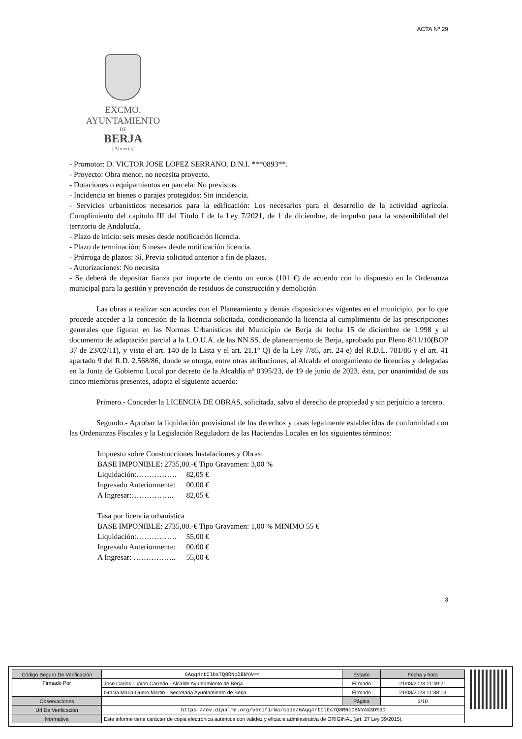ACTA Nº 29
EXCMO. AYUNTAMIENTO
DE
BERJA
(Almería)
- Promotor: D. VICTOR JOSE LOPEZ SERRANO. D.N.I. ***0893**.
- Proyecto: Obra menor, no necesita proyecto.
- Dotaciones o equipamientos en parcela: No previstos.
- Incidencia en bienes o parajes protegidos: Sin incidencia.
- Servicios urbanísticos necesarios para la edificación: Los necesarios para el desarrollo de la actividad agrícola. Cumplimiento del capítulo III del Título I de la Ley 7/2021, de 1 de diciembre, de impulso para la sostenibilidad del territorio de Andalucía.
- Plazo de inicio: seis meses desde notificación licencia.
- Plazo de terminación: 6 meses desde notificación licencia.
- Prórroga de plazos: Sí. Previa solicitud anterior a fin de plazos.
- Autorizaciones: No necesita
- Se deberá de depositar fianza por importe de ciento un euros (101 €) de acuerdo con lo dispuesto en la Ordenanza municipal para la gestión y prevención de residuos de construcción y demolición
Las obras a realizar son acordes con el Planeamiento y demás disposiciones vigentes en el municipio, por lo que procede acceder a la concesión de la licencia solicitada, condicionando la licencia al cumplimiento de las prescripciones generales que figuran en las Normas Urbanísticas del Municipio de Berja de fecha 15 de diciembre de 1.998 y al documento de adaptación parcial a la L.O.U.A. de las NN.SS. de planeamiento de Berja, aprobado por Pleno 8/11/10(BOP 37 de 23/02/11), y visto el art. 140 de la Lista y el art. 21.1º Q) de la Ley 7/85, art. 24 e) del R.D.L. 781/86 y el art. 41 apartado 9 del R.D. 2.568/86, donde se otorga, entre otras atribuciones, al Alcalde el otorgamiento de licencias y delegadas en la Junta de Gobierno Local por decreto de la Alcaldía nº 0395/23, de 19 de junio de 2023, ésta, por unanimidad de sus cinco miembros presentes, adopta el siguiente acuerdo:
Primero.- Conceder la LICENCIA DE OBRAS, solicitada, salvo el derecho de propiedad y sin perjuicio a tercero.
Segundo.- Aprobar la liquidación provisional de los derechos y tasas legalmente establecidos de conformidad con las Ordenanzas Fiscales y la Legislación Reguladora de las Haciendas Locales en los siguientes términos:
Impuesto sobre Construcciones Instalaciones y Obras:
BASE IMPONIBLE: 2735,00.-€ Tipo Gravamen: 3,00 %
| Liquidación:……………. | 82,05 € |
| Ingresado Anteriormente: | 00,00 € |
| A Ingresar:…………….. | 82,05 € |
Tasa por licencia urbanística
BASE IMPONIBLE: 2735,00.-€ Tipo Gravamen: 1,00 % MINIMO 55 €
| Liquidación:……………. | 55,00 € |
| Ingresado Anteriormente: | 00,00 € |
| A Ingresar: …………….. | 55,00 € |
3
| Código Seguro De Verificación | 6Aqq4rtClbs7Q8RNcDBNYA== | Estado | Fecha y hora |
| Firmado Por | Jose Carlos Lupion Carreño - Alcalde Ayuntamiento de Berja | Firmado | 21/08/2023 11:49:21 |
| | Gracia Maria Quero Martin - Secretaria Ayuntamiento de Berja | Firmado | 21/08/2023 11:38:13 |
| Observaciones | | Página | 3/10 |
| Url De Verificación | https://ov.dipalme.org/verifirma/code/6Aqq4rtClbs7Q8RNcDBNYA%3D%3D | | |
| Normativa | Este informe tiene carácter de copia electrónica auténtica con validez y eficacia administrativa de ORIGINAL (art. 27 Ley 39/2015). | | |